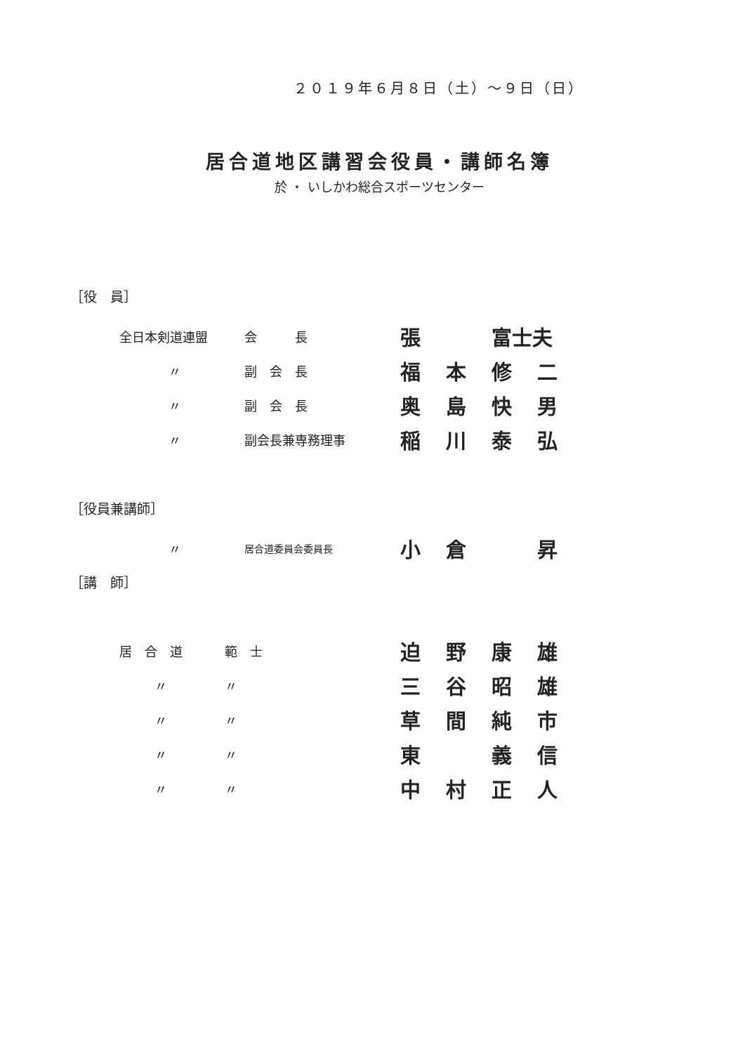２０１９年６月８日（土）～９日（日）
居合道地区講習会役員・講師名簿
於 ・ いしかわ総合スポーツセンター
［役　員］
| 全日本剣道連盟 | 会 長 | 張 | | 富士夫 | |
| 〃 | 副 会 長 | 福 | 本 | 修 | 二 |
| 〃 | 副 会 長 | 奥 | 島 | 快 | 男 |
| 〃 | 副会長兼専務理事 | 稲 | 川 | 泰 | 弘 |
［役員兼講師］
| 〃 | 居合道委員会委員長 | 小 | 倉 | | 昇 |
［講　師］
| 居 合 道 | 範 士 | 迫 | 野 | 康 | 雄 |
| 〃 | 〃 | 三 | 谷 | 昭 | 雄 |
| 〃 | 〃 | 草 | 間 | 純 | 市 |
| 〃 | 〃 | 東 | | 義 | 信 |
| 〃 | 〃 | 中 | 村 | 正 | 人 |